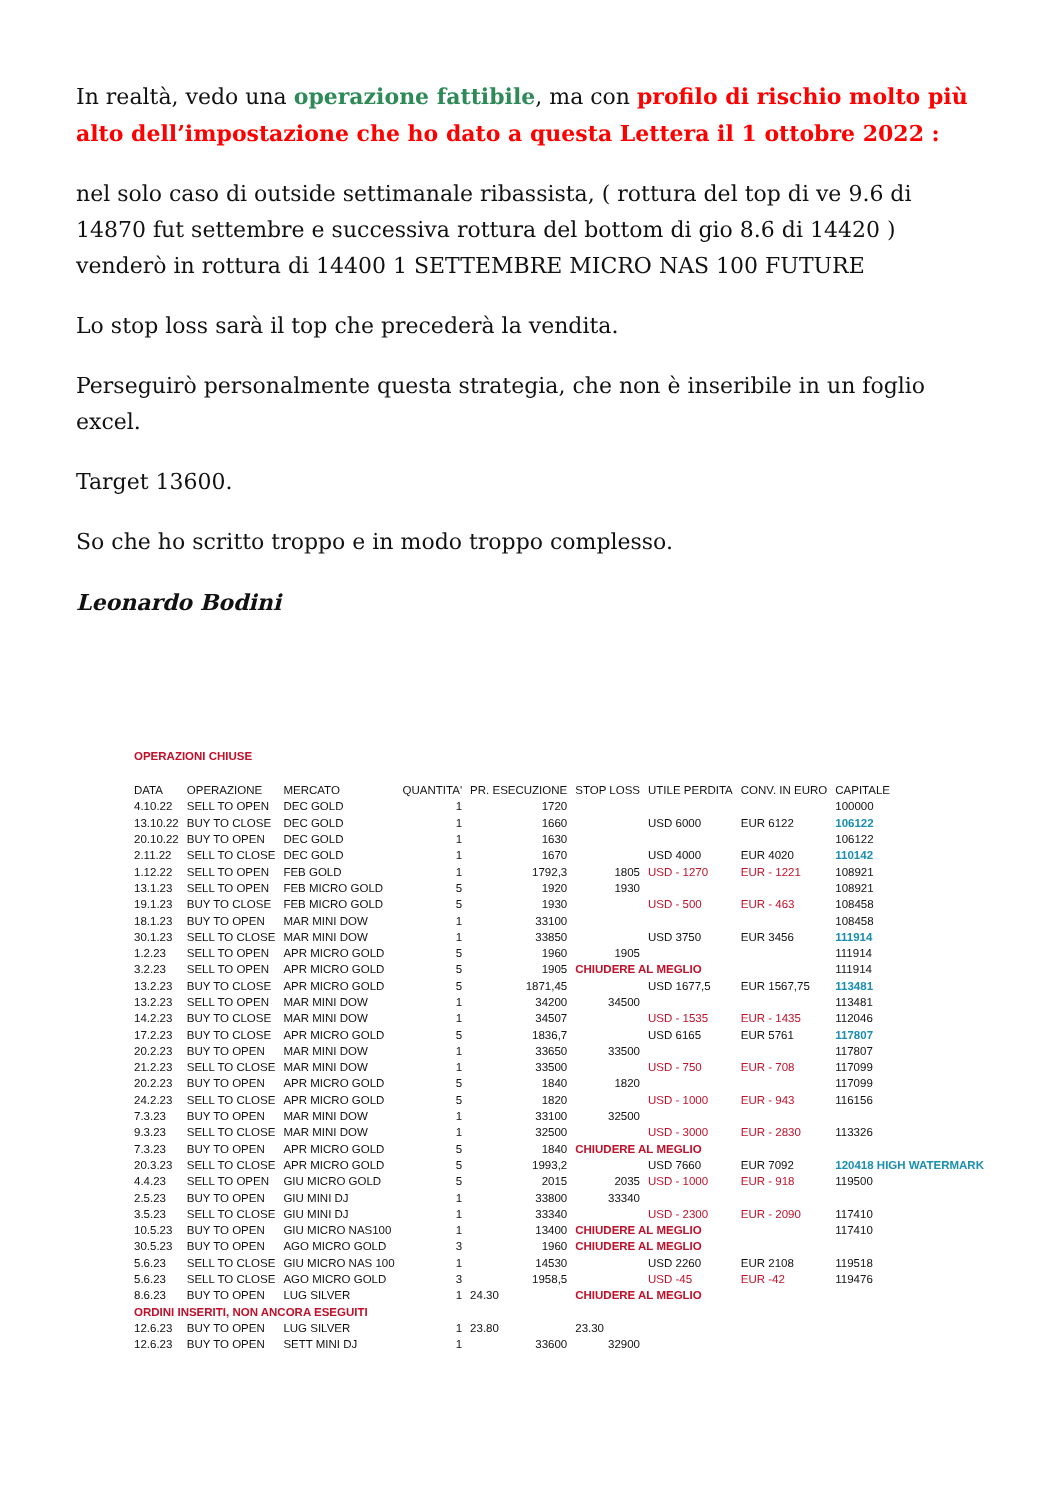In realtà, vedo una operazione fattibile, ma con profilo di rischio molto più alto dell’impostazione che ho dato a questa Lettera il 1 ottobre 2022 :
nel solo caso di outside settimanale ribassista, ( rottura del top di ve 9.6 di 14870 fut settembre e successiva rottura del bottom di gio 8.6 di 14420 ) venderò in rottura di 14400 1 SETTEMBRE MICRO NAS 100 FUTURE
Lo stop loss sarà il top che precederà la vendita.
Perseguirò personalmente questa strategia, che non è inseribile in un foglio excel.
Target 13600.
So che ho scritto troppo e in modo troppo complesso.
Leonardo Bodini
| OPERAZIONI CHIUSE | | | | | | | | |
| DATA | OPERAZIONE | MERCATO | QUANTITA' | PR. ESECUZIONE | STOP LOSS | UTILE PERDITA | CONV. IN EURO | CAPITALE |
| 4.10.22 | SELL TO OPEN | DEC GOLD | 1 | 1720 | | | | 100000 |
| 13.10.22 | BUY TO CLOSE | DEC GOLD | 1 | 1660 | | USD 6000 | EUR 6122 | 106122 |
| 20.10.22 | BUY TO OPEN | DEC GOLD | 1 | 1630 | | | | 106122 |
| 2.11.22 | SELL TO CLOSE | DEC GOLD | 1 | 1670 | | USD 4000 | EUR 4020 | 110142 |
| 1.12.22 | SELL TO OPEN | FEB GOLD | 1 | 1792,3 | 1805 | USD - 1270 | EUR - 1221 | 108921 |
| 13.1.23 | SELL TO OPEN | FEB MICRO GOLD | 5 | 1920 | 1930 | | | 108921 |
| 19.1.23 | BUY TO CLOSE | FEB MICRO GOLD | 5 | 1930 | | USD - 500 | EUR - 463 | 108458 |
| 18.1.23 | BUY TO OPEN | MAR MINI DOW | 1 | 33100 | | | | 108458 |
| 30.1.23 | SELL TO CLOSE | MAR MINI DOW | 1 | 33850 | | USD 3750 | EUR 3456 | 111914 |
| 1.2.23 | SELL TO OPEN | APR MICRO GOLD | 5 | 1960 | 1905 | | | 111914 |
| 3.2.23 | SELL TO OPEN | APR MICRO GOLD | 5 | 1905 | CHIUDERE AL MEGLIO | | | 111914 |
| 13.2.23 | BUY TO CLOSE | APR MICRO GOLD | 5 | 1871,45 | | USD 1677,5 | EUR 1567,75 | 113481 |
| 13.2.23 | SELL TO OPEN | MAR MINI DOW | 1 | 34200 | 34500 | | | 113481 |
| 14.2.23 | BUY TO CLOSE | MAR MINI DOW | 1 | 34507 | | USD - 1535 | EUR - 1435 | 112046 |
| 17.2.23 | BUY TO CLOSE | APR MICRO GOLD | 5 | 1836,7 | | USD 6165 | EUR 5761 | 117807 |
| 20.2.23 | BUY TO OPEN | MAR MINI DOW | 1 | 33650 | 33500 | | | 117807 |
| 21.2.23 | SELL TO CLOSE | MAR MINI DOW | 1 | 33500 | | USD - 750 | EUR - 708 | 117099 |
| 20.2.23 | BUY TO OPEN | APR MICRO GOLD | 5 | 1840 | 1820 | | | 117099 |
| 24.2.23 | SELL TO CLOSE | APR MICRO GOLD | 5 | 1820 | | USD - 1000 | EUR - 943 | 116156 |
| 7.3.23 | BUY TO OPEN | MAR MINI DOW | 1 | 33100 | 32500 | | | |
| 9.3.23 | SELL TO CLOSE | MAR MINI DOW | 1 | 32500 | | USD - 3000 | EUR - 2830 | 113326 |
| 7.3.23 | BUY TO OPEN | APR MICRO GOLD | 5 | 1840 | CHIUDERE AL MEGLIO | | | |
| 20.3.23 | SELL TO CLOSE | APR MICRO GOLD | 5 | 1993,2 | | USD 7660 | EUR 7092 | 120418 HIGH WATERMARK |
| 4.4.23 | SELL TO OPEN | GIU MICRO GOLD | 5 | 2015 | 2035 | USD - 1000 | EUR - 918 | 119500 |
| 2.5.23 | BUY TO OPEN | GIU MINI DJ | 1 | 33800 | 33340 | | | |
| 3.5.23 | SELL TO CLOSE | GIU MINI DJ | 1 | 33340 | | USD - 2300 | EUR - 2090 | 117410 |
| 10.5.23 | BUY TO OPEN | GIU MICRO NAS100 | 1 | 13400 | CHIUDERE AL MEGLIO | | | 117410 |
| 30.5.23 | BUY TO OPEN | AGO MICRO GOLD | 3 | 1960 | CHIUDERE AL MEGLIO | | | |
| 5.6.23 | SELL TO CLOSE | GIU MICRO NAS 100 | 1 | 14530 | | USD 2260 | EUR 2108 | 119518 |
| 5.6.23 | SELL TO CLOSE | AGO MICRO GOLD | 3 | 1958,5 | | USD -45 | EUR -42 | 119476 |
| 8.6.23 | BUY TO OPEN | LUG SILVER | 1 | 24.30 | CHIUDERE AL MEGLIO | | | |
| ORDINI INSERITI, NON ANCORA ESEGUITI | | | | | | | | |
| 12.6.23 | BUY TO OPEN | LUG SILVER | 1 | 23.80 | 23.30 | | | |
| 12.6.23 | BUY TO OPEN | SETT MINI DJ | 1 | 33600 | 32900 | | | |